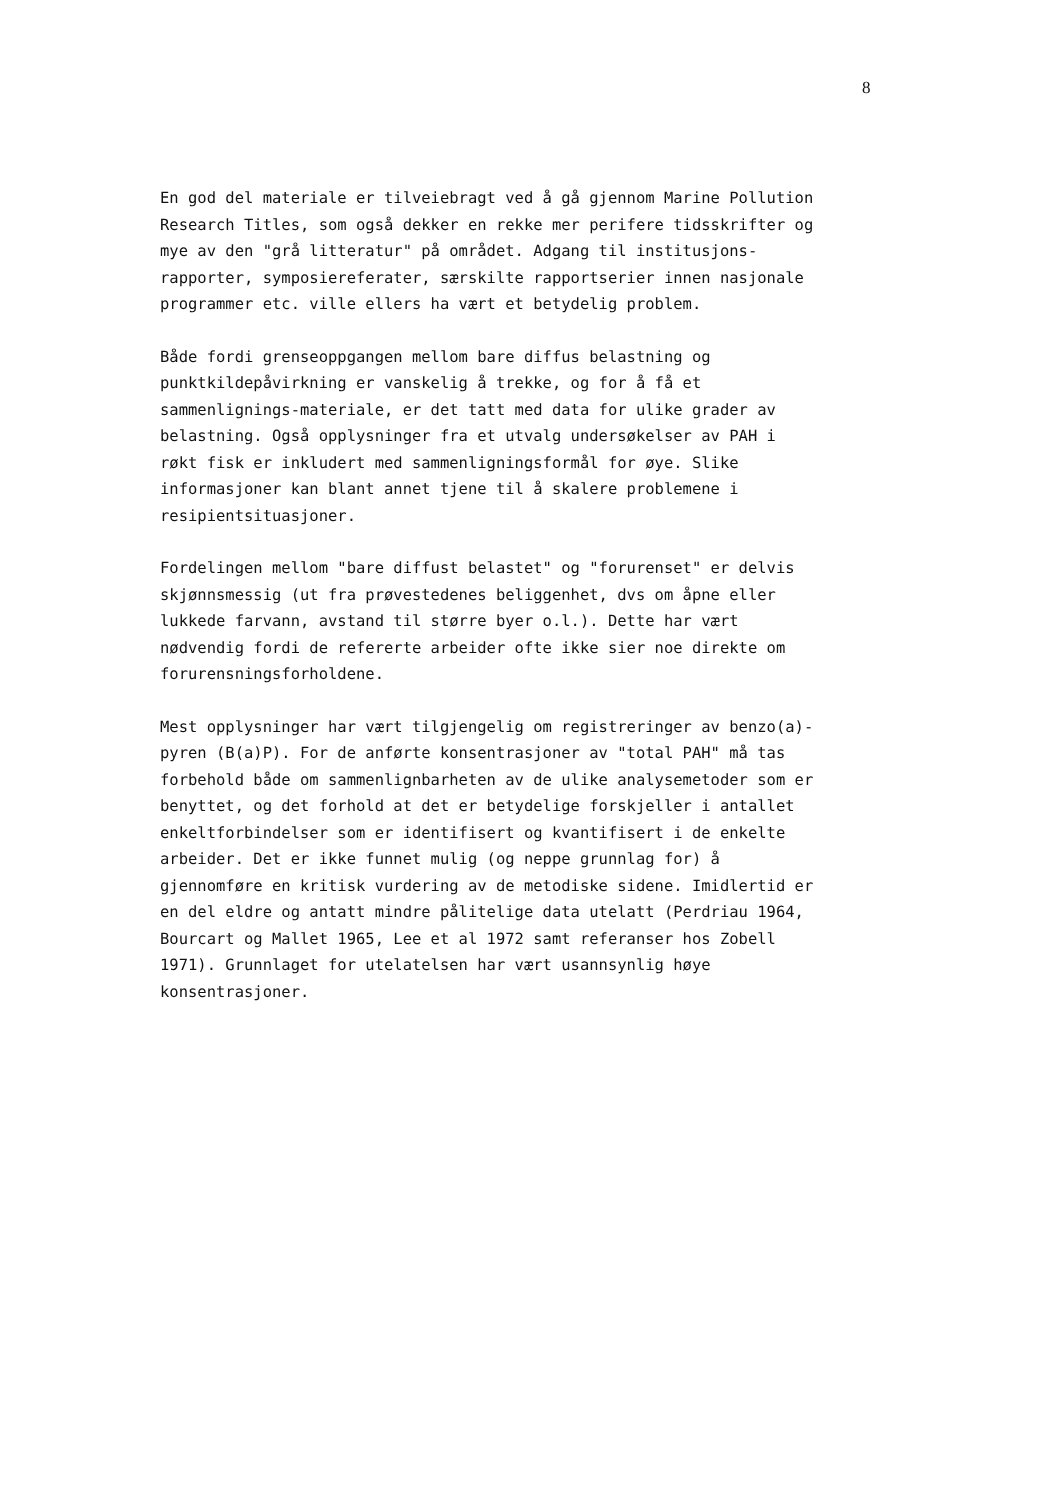8
En god del materiale er tilveiebragt ved å gå gjennom Marine Pollution Research Titles, som også dekker en rekke mer perifere tidsskrifter og mye av den "grå litteratur" på området. Adgang til institusjons- rapporter, symposiereferater, særskilte rapportserier innen nasjonale programmer etc. ville ellers ha vært et betydelig problem.
Både fordi grenseoppgangen mellom bare diffus belastning og punktkildepåvirkning er vanskelig å trekke, og for å få et sammenlignings-materiale, er det tatt med data for ulike grader av belastning. Også opplysninger fra et utvalg undersøkelser av PAH i røkt fisk er inkludert med sammenligningsformål for øye. Slike informasjoner kan blant annet tjene til å skalere problemene i resipientsituasjoner.
Fordelingen mellom "bare diffust belastet" og "forurenset" er delvis skjønnsmessig (ut fra prøvestedenes beliggenhet, dvs om åpne eller lukkede farvann, avstand til større byer o.l.). Dette har vært nødvendig fordi de refererte arbeider ofte ikke sier noe direkte om forurensningsforholdene.
Mest opplysninger har vært tilgjengelig om registreringer av benzo(a)- pyren (B(a)P). For de anførte konsentrasjoner av "total PAH" må tas forbehold både om sammenlignbarheten av de ulike analysemetoder som er benyttet, og det forhold at det er betydelige forskjeller i antallet enkeltforbindelser som er identifisert og kvantifisert i de enkelte arbeider. Det er ikke funnet mulig (og neppe grunnlag for) å gjennomføre en kritisk vurdering av de metodiske sidene. Imidlertid er en del eldre og antatt mindre pålitelige data utelatt (Perdriau 1964, Bourcart og Mallet 1965, Lee et al 1972 samt referanser hos Zobell 1971). Grunnlaget for utelatelsen har vært usannsynlig høye konsentrasjoner.